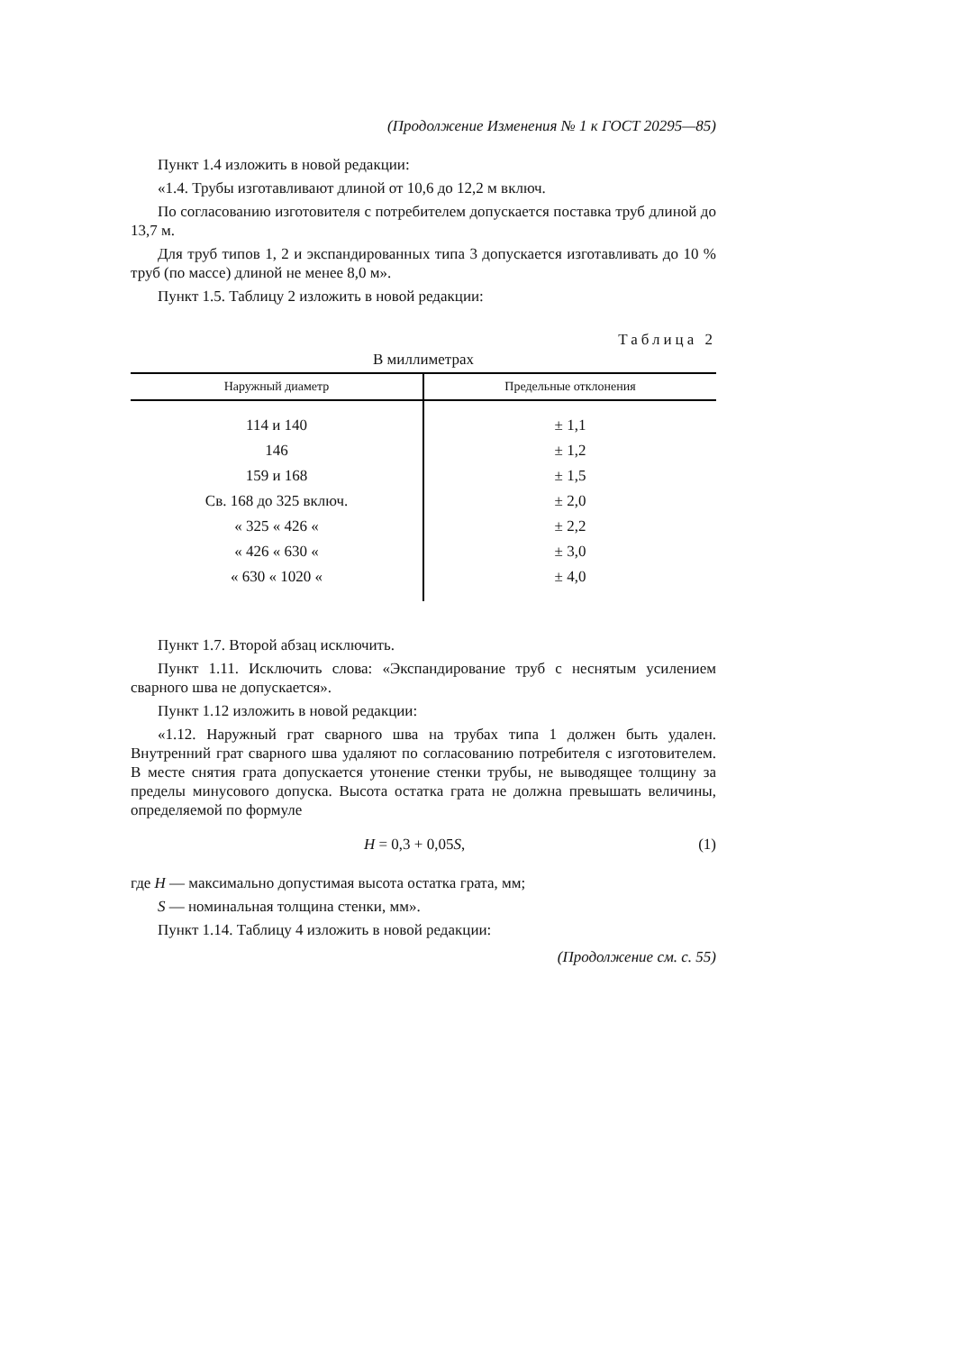(Продолжение Изменения № 1 к ГОСТ 20295—85)
Пункт 1.4 изложить в новой редакции:
«1.4. Трубы изготавливают длиной от 10,6 до 12,2 м включ.
По согласованию изготовителя с потребителем допускается поставка труб длиной до 13,7 м.
Для труб типов 1, 2 и экспандированных типа 3 допускается изготавливать до 10 % труб (по массе) длиной не менее 8,0 м».
Пункт 1.5. Таблицу 2 изложить в новой редакции:
Таблица 2
В миллиметрах
| Наружный диаметр | Предельные отклонения |
| --- | --- |
| 114 и 140 | ± 1,1 |
| 146 | ± 1,2 |
| 159 и 168 | ± 1,5 |
| Св. 168 до 325 включ. | ± 2,0 |
| « 325 « 426 « | ± 2,2 |
| « 426 « 630 « | ± 3,0 |
| « 630 « 1020 « | ± 4,0 |
Пункт 1.7. Второй абзац исключить.
Пункт 1.11. Исключить слова: «Экспандирование труб с неснятым усилением сварного шва не допускается».
Пункт 1.12 изложить в новой редакции:
«1.12. Наружный грат сварного шва на трубах типа 1 должен быть удален. Внутренний грат сварного шва удаляют по согласованию потребителя с изготовителем. В месте снятия грата допускается утонение стенки трубы, не выводящее толщину за пределы минусового допуска. Высота остатка грата не должна превышать величины, определяемой по формуле
H = 0,3 + 0,05S, (1)
где H — максимально допустимая высота остатка грата, мм;
S — номинальная толщина стенки, мм».
Пункт 1.14. Таблицу 4 изложить в новой редакции:
(Продолжение см. с. 55)